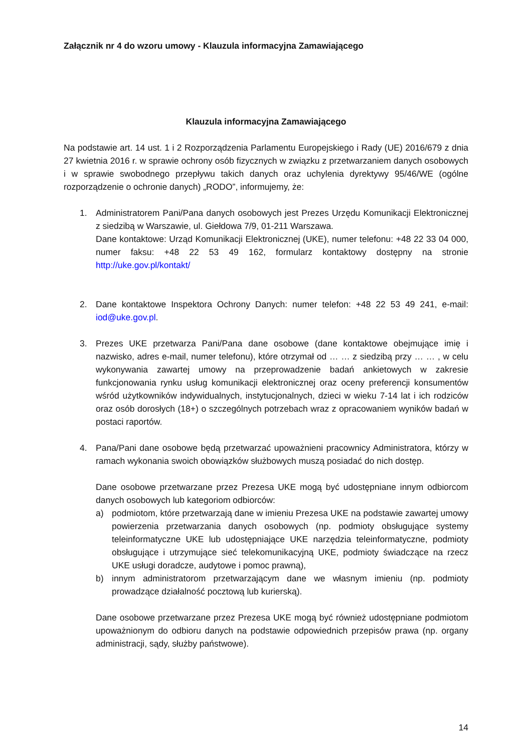Załącznik nr 4 do wzoru umowy - Klauzula informacyjna Zamawiającego
Klauzula informacyjna Zamawiającego
Na podstawie art. 14 ust. 1 i 2 Rozporządzenia Parlamentu Europejskiego i Rady (UE) 2016/679 z dnia 27 kwietnia 2016 r. w sprawie ochrony osób fizycznych w związku z przetwarzaniem danych osobowych i w sprawie swobodnego przepływu takich danych oraz uchylenia dyrektywy 95/46/WE (ogólne rozporządzenie o ochronie danych) „RODO”, informujemy, że:
1. Administratorem Pani/Pana danych osobowych jest Prezes Urzędu Komunikacji Elektronicznej z siedzibą w Warszawie, ul. Giełdowa 7/9, 01-211 Warszawa.
Dane kontaktowe: Urząd Komunikacji Elektronicznej (UKE), numer telefonu: +48 22 33 04 000, numer faksu: +48 22 53 49 162, formularz kontaktowy dostępny na stronie http://uke.gov.pl/kontakt/
2. Dane kontaktowe Inspektora Ochrony Danych: numer telefon: +48 22 53 49 241, e-mail: iod@uke.gov.pl.
3. Prezes UKE przetwarza Pani/Pana dane osobowe (dane kontaktowe obejmujące imię i nazwisko, adres e-mail, numer telefonu), które otrzymał od … … z siedzibą przy … … , w celu wykonywania zawartej umowy na przeprowadzenie badań ankietowych w zakresie funkcjonowania rynku usług komunikacji elektronicznej oraz oceny preferencji konsumentów wśród użytkowników indywidualnych, instytucjonalnych, dzieci w wieku 7-14 lat i ich rodziców oraz osób dorosłych (18+) o szczególnych potrzebach wraz z opracowaniem wyników badań w postaci raportów.
4. Pana/Pani dane osobowe będą przetwarzać upoważnieni pracownicy Administratora, którzy w ramach wykonania swoich obowiązków służbowych muszą posiadać do nich dostęp.
Dane osobowe przetwarzane przez Prezesa UKE mogą być udostępniane innym odbiorcom danych osobowych lub kategoriom odbiorców:
a) podmiotom, które przetwarzają dane w imieniu Prezesa UKE na podstawie zawartej umowy powierzenia przetwarzania danych osobowych (np. podmioty obsługujące systemy teleinformatyczne UKE lub udostępniające UKE narzędzia teleinformatyczne, podmioty obsługujące i utrzymujące sieć telekomunikacyjną UKE, podmioty świadczące na rzecz UKE usługi doradcze, audytowe i pomoc prawną),
b) innym administratorom przetwarzającym dane we własnym imieniu (np. podmioty prowadzące działalność pocztową lub kurierską).
Dane osobowe przetwarzane przez Prezesa UKE mogą być również udostępniane podmiotom upoważnionym do odbioru danych na podstawie odpowiednich przepisów prawa (np. organy administracji, sądy, służby państwowe).
14